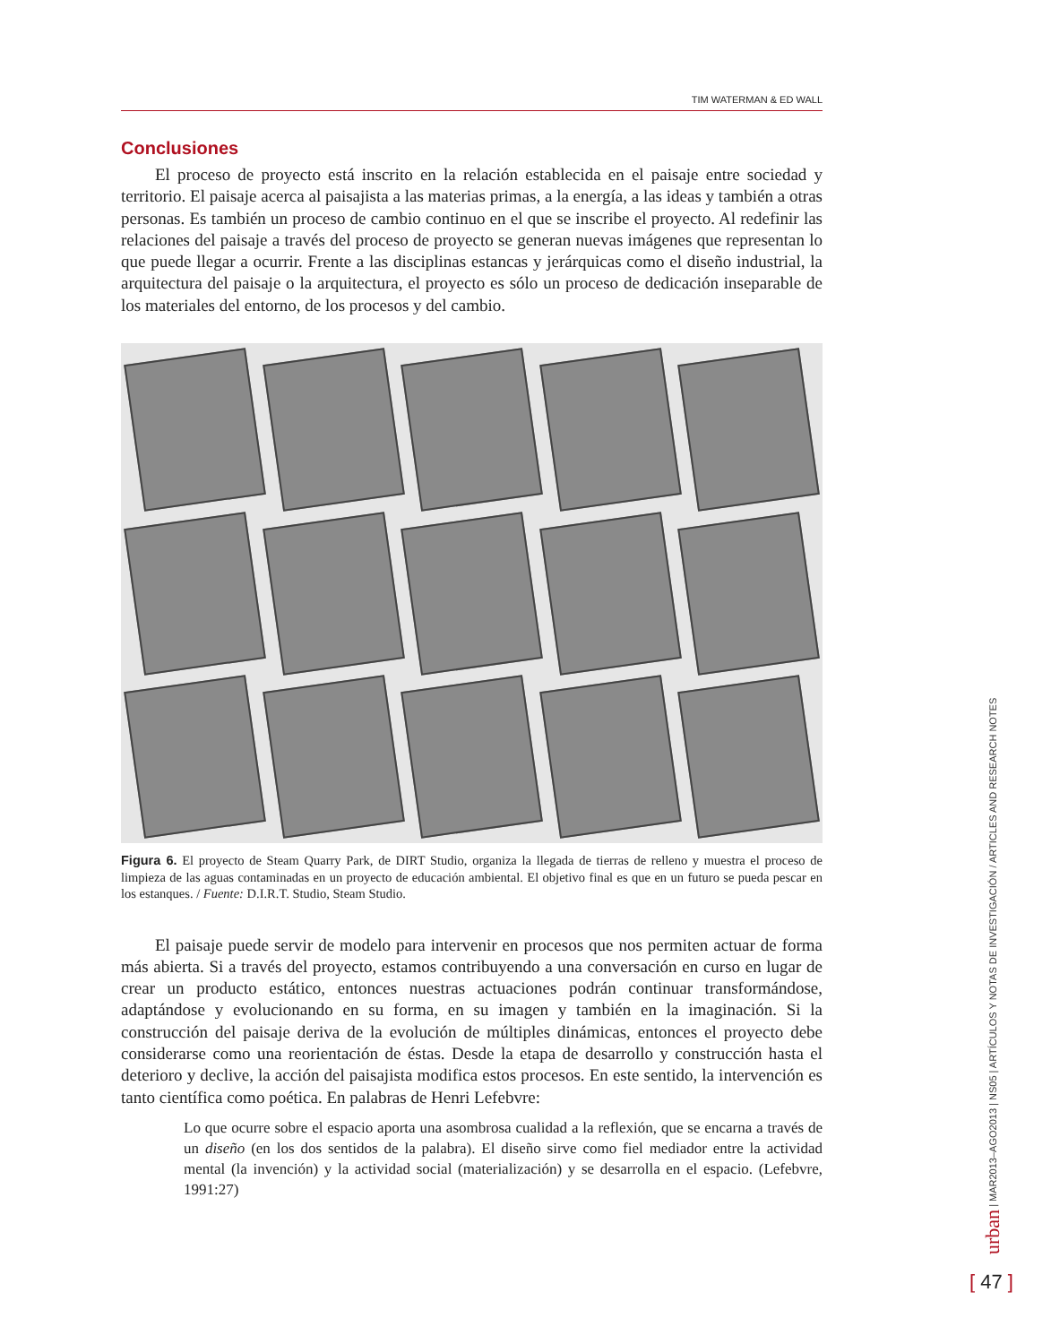TIM WATERMAN & ED WALL
Conclusiones
El proceso de proyecto está inscrito en la relación establecida en el paisaje entre sociedad y territorio. El paisaje acerca al paisajista a las materias primas, a la energía, a las ideas y también a otras personas. Es también un proceso de cambio continuo en el que se inscribe el proyecto. Al redefinir las relaciones del paisaje a través del proceso de proyecto se generan nuevas imágenes que representan lo que puede llegar a ocurrir. Frente a las disciplinas estancas y jerárquicas como el diseño industrial, la arquitectura del paisaje o la arquitectura, el proyecto es sólo un proceso de dedicación inseparable de los materiales del entorno, de los procesos y del cambio.
Figura 6. El proyecto de Steam Quarry Park, de DIRT Studio, organiza la llegada de tierras de relleno y muestra el proceso de limpieza de las aguas contaminadas en un proyecto de educación ambiental. El objetivo final es que en un futuro se pueda pescar en los estanques. / Fuente: D.I.R.T. Studio, Steam Studio.
El paisaje puede servir de modelo para intervenir en procesos que nos permiten actuar de forma más abierta. Si a través del proyecto, estamos contribuyendo a una conversación en curso en lugar de crear un producto estático, entonces nuestras actuaciones podrán continuar transformándose, adaptándose y evolucionando en su forma, en su imagen y también en la imaginación. Si la construcción del paisaje deriva de la evolución de múltiples dinámicas, entonces el proyecto debe considerarse como una reorientación de éstas. Desde la etapa de desarrollo y construcción hasta el deterioro y declive, la acción del paisajista modifica estos procesos. En este sentido, la intervención es tanto científica como poética. En palabras de Henri Lefebvre:
Lo que ocurre sobre el espacio aporta una asombrosa cualidad a la reflexión, que se encarna a través de un diseño (en los dos sentidos de la palabra). El diseño sirve como fiel mediador entre la actividad mental (la invención) y la actividad social (materialización) y se desarrolla en el espacio. (Lefebvre, 1991:27)
urban | MAR2013–AGO2013 | NS05 | ARTÍCULOS Y NOTAS DE INVESTIGACIÓN / ARTICLES AND RESEARCH NOTES
[ 47 ]